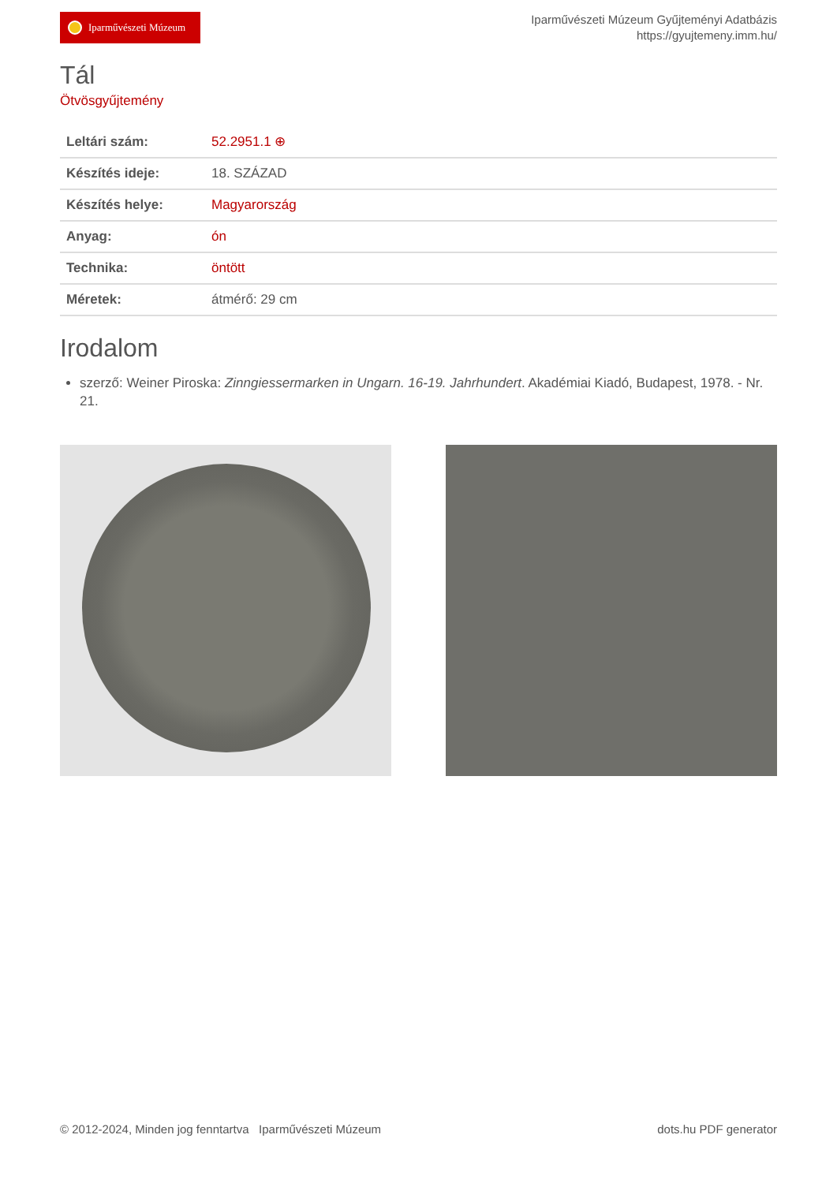Iparművészeti Múzeum
Iparművészeti Múzeum Gyűjteményi Adatbázis
https://gyujtemeny.imm.hu/
Tál
Ötvösgyűjtemény
| Leltári szám: | 52.2951.1 ⊕ |
| Készítés ideje: | 18. SZÁZAD |
| Készítés helye: | Magyarország |
| Anyag: | ón |
| Technika: | öntött |
| Méretek: | átmérő: 29 cm |
Irodalom
szerző: Weiner Piroska: Zinngiessermarken in Ungarn. 16-19. Jahrhundert. Akadémiai Kiadó, Budapest, 1978. - Nr. 21.
© 2012-2024, Minden jog fenntartva Iparművészeti Múzeum dots.hu PDF generator